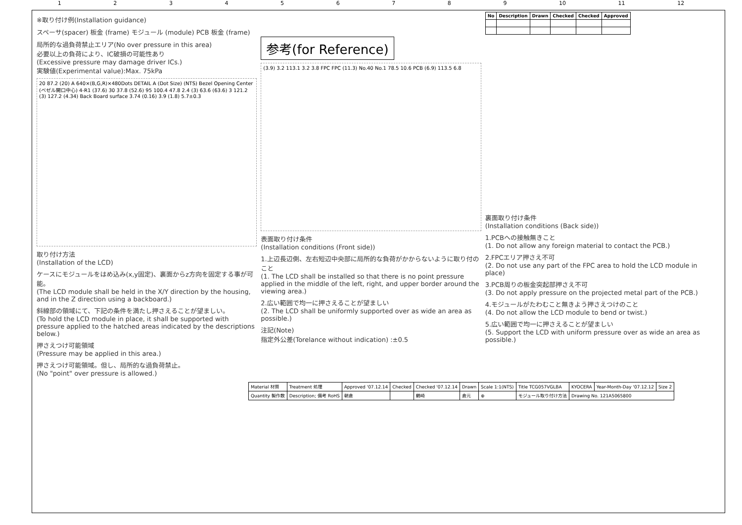123456789 10 11 12
※取り付け例(Installation guidance)
スペーサ(spacer) 板金 (frame) モジュール (module) PCB 板金 (frame)
局所的な過負荷禁止エリア(No over pressure in this area)
必要以上の負荷により、IC破損の可能性あり
(Excessive pressure may damage driver ICs.)
実験値(Experimental value):Max. 75kPa
20 87.2 (20) A 640×(B,G,R)×480Dots DETAIL A (Dot Size) (NTS) Bezel Opening Center (ベゼル開口中心) 4-R1 (37.6) 30 37.8 (52.6) 95 100.4 47.8 2.4 (3) 63.6 (63.6) 3 121.2 (3) 127.2 (4.34) Back Board surface 3.74 (0.16) 3.9 (1.8) 5.7±0.3
取り付け方法
(Installation of the LCD)
ケースにモジュールをはめ込み(x,y固定)、裏面からz方向を固定する事が可能。
(The LCD module shall be held in the X/Y direction by the housing, and in the Z direction using a backboard.)
斜線部の領域にて、下記の条件を満たし押さえることが望ましい。
(To hold the LCD module in place, it shall be supported with pressure applied to the hatched areas indicated by the descriptions below.)
押さえつけ可能領域
(Pressure may be applied in this area.)
押さえつけ可能領域。但し、局所的な過負荷禁止。
(No "point" over pressure is allowed.)
参考(for Reference)
(3.9) 3.2 113.1 3.2 3.8 FPC FPC (11.3) No.40 No.1 78.5 10.6 PCB (6.9) 113.5 6.8
表面取り付け条件
(Installation conditions (Front side))
1.上辺長辺側、左右短辺中央部に局所的な負荷がかからないように取り付のこと
(1. The LCD shall be installed so that there is no point pressure applied in the middle of the left, right, and upper border around the viewing area.)
2.広い範囲で均一に押さえることが望ましい
(2. The LCD shall be uniformly supported over as wide an area as possible.)
注記(Note)
指定外公差(Torelance without indication) :±0.5
| No | Description | Drawn | Checked | Checked | Approved |
| --- | --- | --- | --- | --- | --- |
裏面取り付け条件
(Installation conditions (Back side))
1.PCBへの接触無きこと
(1. Do not allow any foreign material to contact the PCB.)
2.FPCエリア押さえ不可
(2. Do not use any part of the FPC area to hold the LCD module in place)
3.PCB周りの板金突起部押さえ不可
(3. Do not apply pressure on the projected metal part of the PCB.)
4.モジュールがたわむこと無きよう押さえつけのこと
(4. Do not allow the LCD module to bend or twist.)
5.広い範囲で均一に押さえることが望ましい
(5. Support the LCD with uniform pressure over as wide an area as possible.)
| Material 材質 | Treatment 処理 | Approved '07.12.14 | Checked | Checked '07.12.14 | Drawn | Scale 1:1(NTS) | Title TCG057VGLBA | KYOCERA | Year-Month-Day '07.12.12 | Size 2 |
| Quantity 製作数 | Description; 備考 RoHS | 朝倉 | | 鶴崎 | 倉元 | ⊕ | モジュール取り付け方法 | Drawing No. 121A5065800 | | |